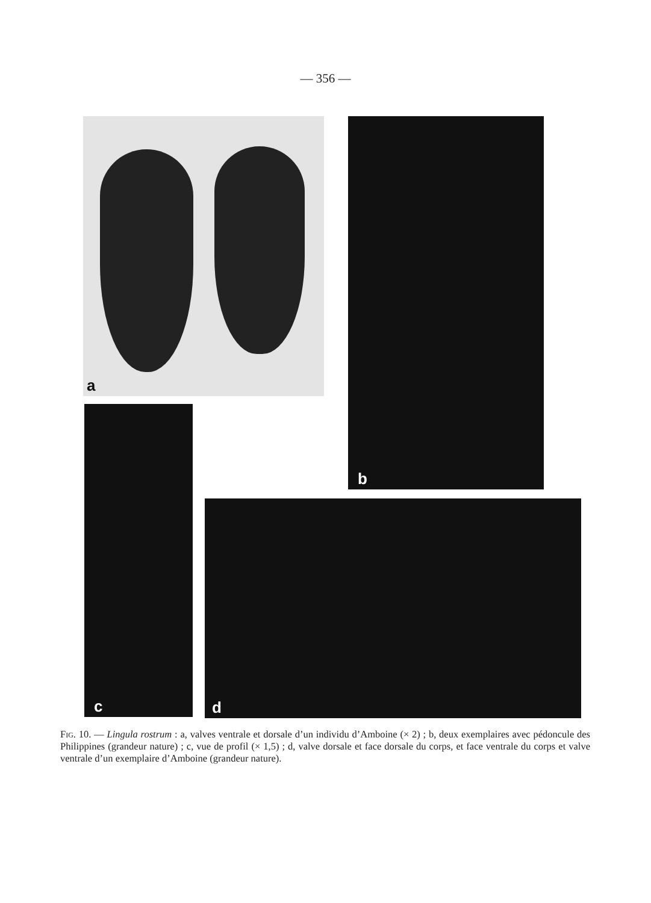— 356 —
a b
c
d
Fig. 10. — Lingula rostrum : a, valves ventrale et dorsale d’un individu d’Amboine (× 2) ; b, deux exemplaires avec pédoncule des Philippines (grandeur nature) ; c, vue de profil (× 1,5) ; d, valve dorsale et face dorsale du corps, et face ventrale du corps et valve ventrale d’un exemplaire d’Amboine (grandeur nature).